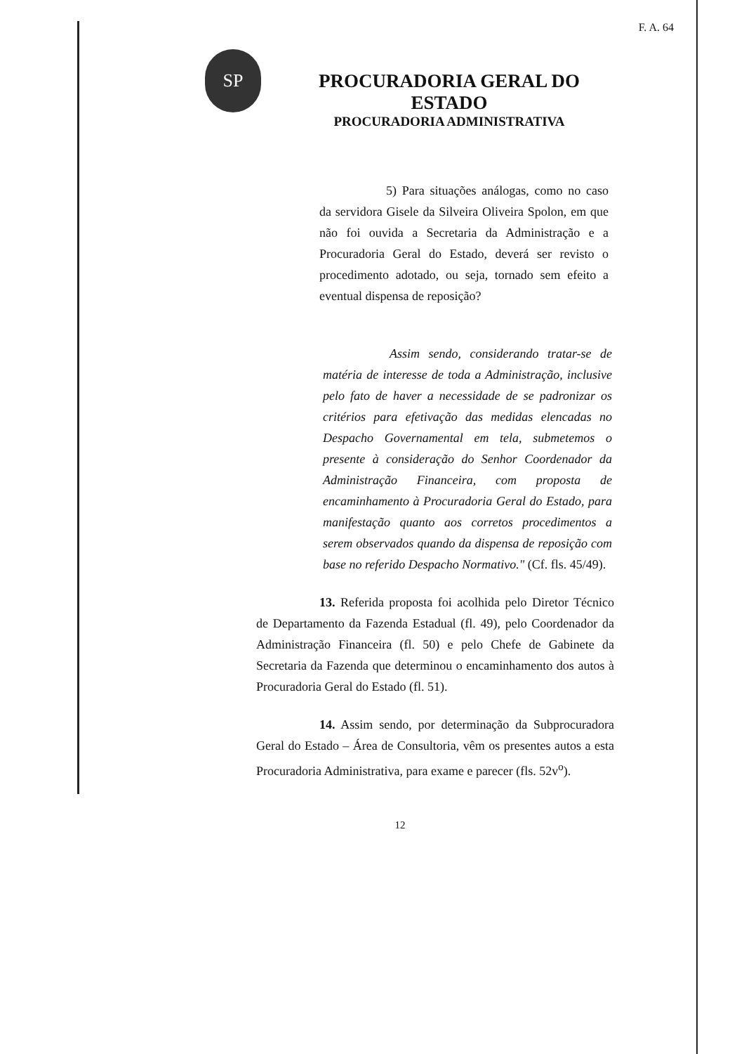F. A. 64
SP
PROCURADORIA GERAL DO ESTADO
PROCURADORIA ADMINISTRATIVA
5) Para situações análogas, como no caso da servidora Gisele da Silveira Oliveira Spolon, em que não foi ouvida a Secretaria da Administração e a Procuradoria Geral do Estado, deverá ser revisto o procedimento adotado, ou seja, tornado sem efeito a eventual dispensa de reposição?
Assim sendo, considerando tratar-se de matéria de interesse de toda a Administração, inclusive pelo fato de haver a necessidade de se padronizar os critérios para efetivação das medidas elencadas no Despacho Governamental em tela, submetemos o presente à consideração do Senhor Coordenador da Administração Financeira, com proposta de encaminhamento à Procuradoria Geral do Estado, para manifestação quanto aos corretos procedimentos a serem observados quando da dispensa de reposição com base no referido Despacho Normativo." (Cf. fls. 45/49).
13. Referida proposta foi acolhida pelo Diretor Técnico de Departamento da Fazenda Estadual (fl. 49), pelo Coordenador da Administração Financeira (fl. 50) e pelo Chefe de Gabinete da Secretaria da Fazenda que determinou o encaminhamento dos autos à Procuradoria Geral do Estado (fl. 51).
14. Assim sendo, por determinação da Subprocuradora Geral do Estado – Área de Consultoria, vêm os presentes autos a esta Procuradoria Administrativa, para exame e parecer (fls. 52v<sup>o</sup>).
12